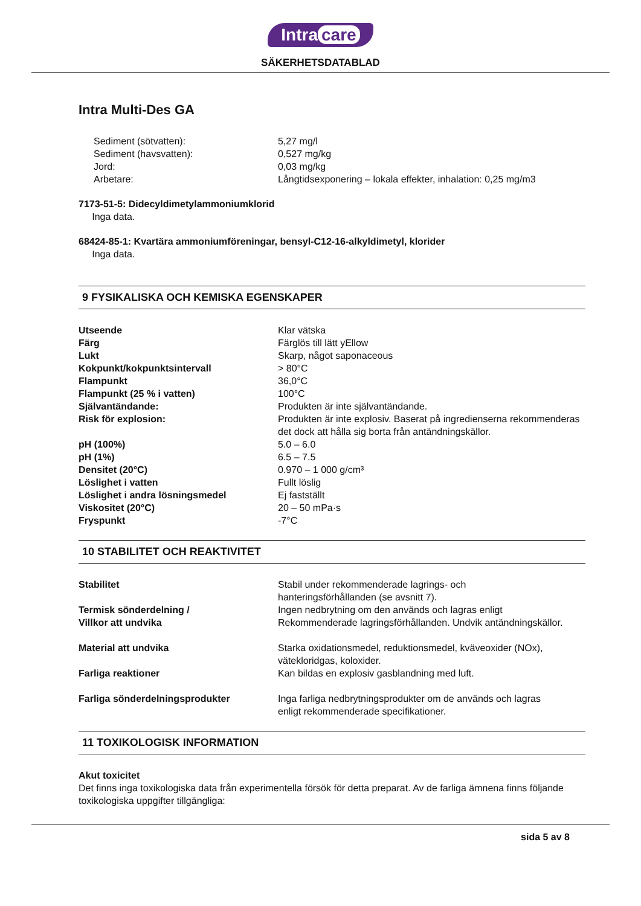Intra care
SÄKERHETSDATABLAD
Intra Multi-Des GA
| Sediment (sötvatten): | 5,27 mg/l |
| Sediment (havsvatten): | 0,527 mg/kg |
| Jord: | 0,03 mg/kg |
| Arbetare: | Långtidsexponering – lokala effekter, inhalation: 0,25 mg/m3 |
7173-51-5: Didecyldimetylammoniumklorid
Inga data.
68424-85-1: Kvartära ammoniumföreningar, bensyl-C12-16-alkyldimetyl, klorider
Inga data.
9 FYSIKALISKA OCH KEMISKA EGENSKAPER
| Utseende | Klar vätska |
| Färg | Färglös till lätt yEllow |
| Lukt | Skarp, något saponaceous |
| Kokpunkt/kokpunktsintervall | > 80°C |
| Flampunkt | 36,0°C |
| Flampunkt (25 % i vatten) | 100°C |
| Självantändande: | Produkten är inte självantändande. |
| Risk för explosion: | Produkten är inte explosiv. Baserat på ingredienserna rekommenderas det dock att hålla sig borta från antändningskällor. |
| pH (100%) | 5.0 – 6.0 |
| pH (1%) | 6.5 – 7.5 |
| Densitet (20°C) | 0.970 – 1 000 g/cm³ |
| Löslighet i vatten | Fullt löslig |
| Löslighet i andra lösningsmedel | Ej fastställt |
| Viskositet (20°C) | 20 – 50 mPa·s |
| Fryspunkt | -7°C |
10 STABILITET OCH REAKTIVITET
| Stabilitet | Stabil under rekommenderade lagrings- och hanteringsförhållanden (se avsnitt 7). |
| Termisk sönderdelning / Villkor att undvika | Ingen nedbrytning om den används och lagras enligt Rekommenderade lagringsförhållanden. Undvik antändningskällor. |
| Material att undvika | Starka oxidationsmedel, reduktionsmedel, kväveoxider (NOx), vätekloridgas, koloxider. |
| Farliga reaktioner | Kan bildas en explosiv gasblandning med luft. |
| Farliga sönderdelningsprodukter | Inga farliga nedbrytningsprodukter om de används och lagras enligt rekommenderade specifikationer. |
11 TOXIKOLOGISK INFORMATION
Akut toxicitet
Det finns inga toxikologiska data från experimentella försök för detta preparat. Av de farliga ämnena finns följande toxikologiska uppgifter tillgängliga:
sida 5 av 8